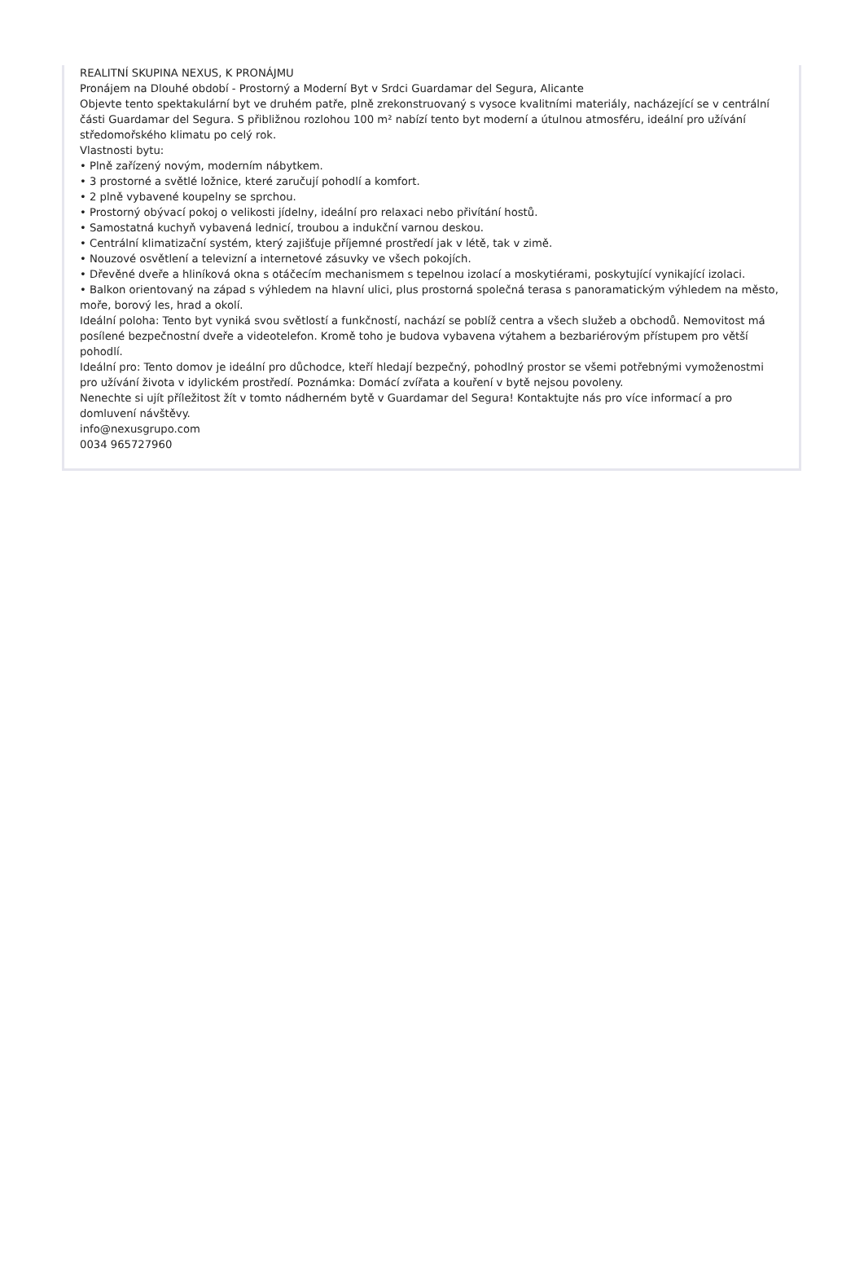REALITNÍ SKUPINA NEXUS, K PRONÁJMU
Pronájem na Dlouhé období - Prostorný a Moderní Byt v Srdci Guardamar del Segura, Alicante
Objevte tento spektakulární byt ve druhém patře, plně zrekonstruovaný s vysoce kvalitními materiály, nacházející se v centrální části Guardamar del Segura. S přibližnou rozlohou 100 m² nabízí tento byt moderní a útulnou atmosféru, ideální pro užívání středomořského klimatu po celý rok.
Vlastnosti bytu:
• Plně zařízený novým, moderním nábytkem.
• 3 prostorné a světlé ložnice, které zaručují pohodlí a komfort.
• 2 plně vybavené koupelny se sprchou.
• Prostorný obývací pokoj o velikosti jídelny, ideální pro relaxaci nebo přivítání hostů.
• Samostatná kuchyň vybavená lednicí, troubou a indukční varnou deskou.
• Centrální klimatizační systém, který zajišťuje příjemné prostředí jak v létě, tak v zimě.
• Nouzové osvětlení a televizní a internetové zásuvky ve všech pokojích.
• Dřevěné dveře a hliníková okna s otáčecím mechanismem s tepelnou izolací a moskytiérami, poskytující vynikající izolaci.
• Balkon orientovaný na západ s výhledem na hlavní ulici, plus prostorná společná terasa s panoramatickým výhledem na město, moře, borový les, hrad a okolí.
Ideální poloha: Tento byt vyniká svou světlostí a funkčností, nachází se poblíž centra a všech služeb a obchodů. Nemovitost má posílené bezpečnostní dveře a videotelefon. Kromě toho je budova vybavena výtahem a bezbariérovým přístupem pro větší pohodlí.
Ideální pro: Tento domov je ideální pro důchodce, kteří hledají bezpečný, pohodlný prostor se všemi potřebnými vymoženostmi pro užívání života v idylickém prostředí. Poznámka: Domácí zvířata a kouření v bytě nejsou povoleny.
Nenechte si ujít příležitost žít v tomto nádherném bytě v Guardamar del Segura! Kontaktujte nás pro více informací a pro domluvení návštěvy.
info@nexusgrupo.com
0034 965727960